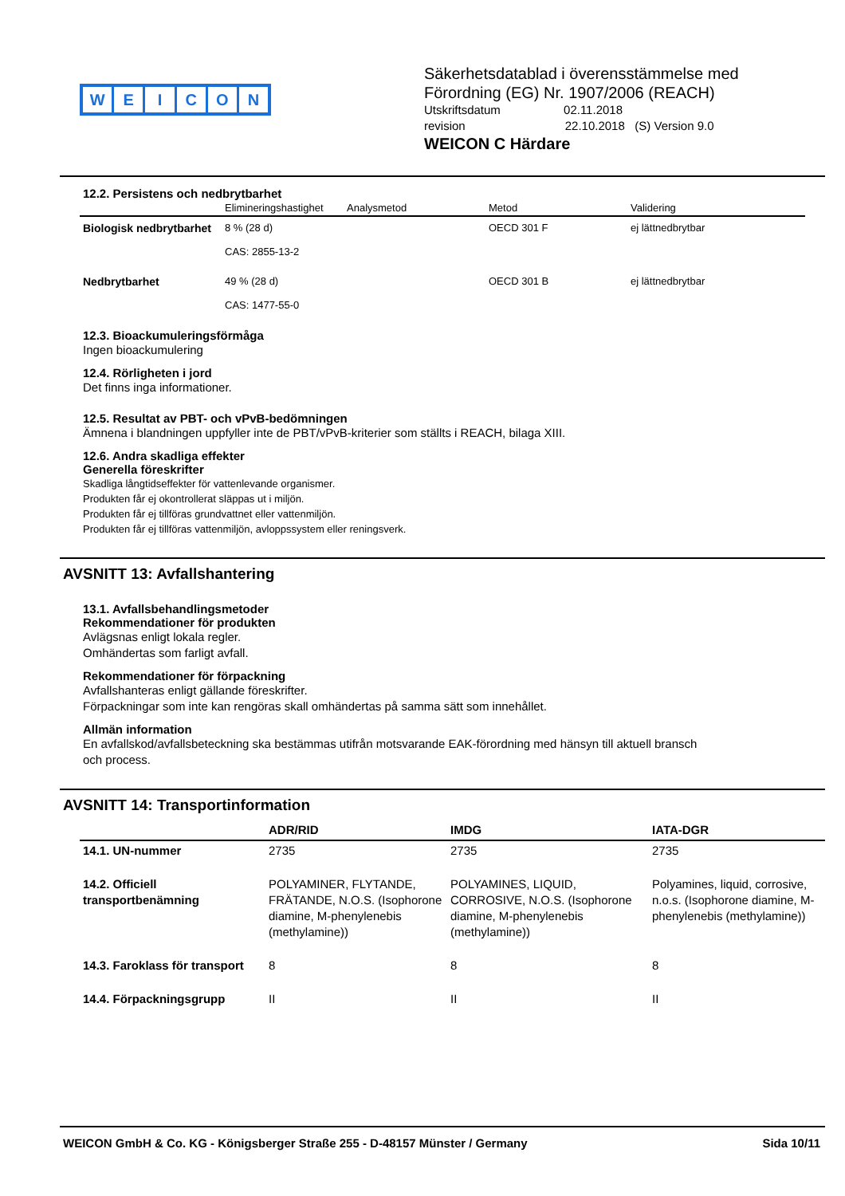WEICON
Säkerhetsdatablad i överensstämmelse med
Förordning (EG) Nr. 1907/2006 (REACH)
Utskriftsdatum 02.11.2018
revision 22.10.2018 (S) Version 9.0
WEICON C Härdare
12.2. Persistens och nedbrytbarhet
| | Elimineringshastighet | Analysmetod | Metod | Validering |
| --- | --- | --- | --- | --- |
| Biologisk nedbrytbarhet | 8 % (28 d) CAS: 2855-13-2 | | OECD 301 F | ej lättnedbrytbar |
| Nedbrytbarhet | 49 % (28 d) CAS: 1477-55-0 | | OECD 301 B | ej lättnedbrytbar |
12.3. Bioackumuleringsförmåga
Ingen bioackumulering
12.4. Rörligheten i jord
Det finns inga informationer.
12.5. Resultat av PBT- och vPvB-bedömningen
Ämnena i blandningen uppfyller inte de PBT/vPvB-kriterier som ställts i REACH, bilaga XIII.
12.6. Andra skadliga effekter
Generella föreskrifter
Skadliga långtidseffekter för vattenlevande organismer.
Produkten får ej okontrollerat släppas ut i miljön.
Produkten får ej tillföras grundvattnet eller vattenmiljön.
Produkten får ej tillföras vattenmiljön, avloppssystem eller reningsverk.
AVSNITT 13: Avfallshantering
13.1. Avfallsbehandlingsmetoder
Rekommendationer för produkten
Avlägsnas enligt lokala regler.
Omhändertas som farligt avfall.
Rekommendationer för förpackning
Avfallshanteras enligt gällande föreskrifter.
Förpackningar som inte kan rengöras skall omhändertas på samma sätt som innehållet.
Allmän information
En avfallskod/avfallsbeteckning ska bestämmas utifrån motsvarande EAK-förordning med hänsyn till aktuell bransch
och process.
AVSNITT 14: Transportinformation
| | ADR/RID | IMDG | IATA-DGR |
| --- | --- | --- | --- |
| 14.1. UN-nummer | 2735 | 2735 | 2735 |
| 14.2. Officiell transportbenämning | POLYAMINER, FLYTANDE, FRÄTANDE, N.O.S. (Isophorone diamine, M-phenylenebis (methylamine)) | POLYAMINES, LIQUID, CORROSIVE, N.O.S. (Isophorone diamine, M-phenylenebis (methylamine)) | Polyamines, liquid, corrosive, n.o.s. (Isophorone diamine, M-phenylenebis (methylamine)) |
| 14.3. Faroklass för transport | 8 | 8 | 8 |
| 14.4. Förpackningsgrupp | II | II | II |
WEICON GmbH & Co. KG - Königsberger Straße 255 - D-48157 Münster / Germany Sida 10/11